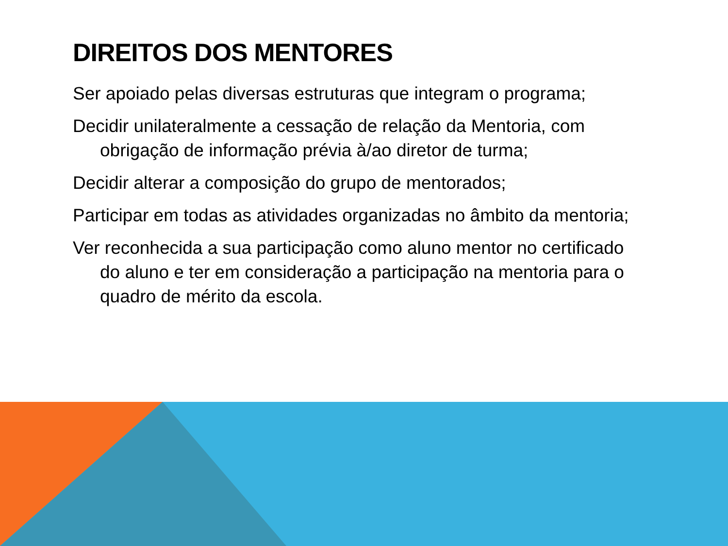DIREITOS DOS MENTORES
Ser apoiado pelas diversas estruturas que integram o programa;
Decidir unilateralmente a cessação de relação da Mentoria, com obrigação de informação prévia à/ao diretor de turma;
Decidir alterar a composição do grupo de mentorados;
Participar em todas as atividades organizadas no âmbito da mentoria;
Ver reconhecida a sua participação como aluno mentor no certificado do aluno e ter em consideração a participação na mentoria para o quadro de mérito da escola.